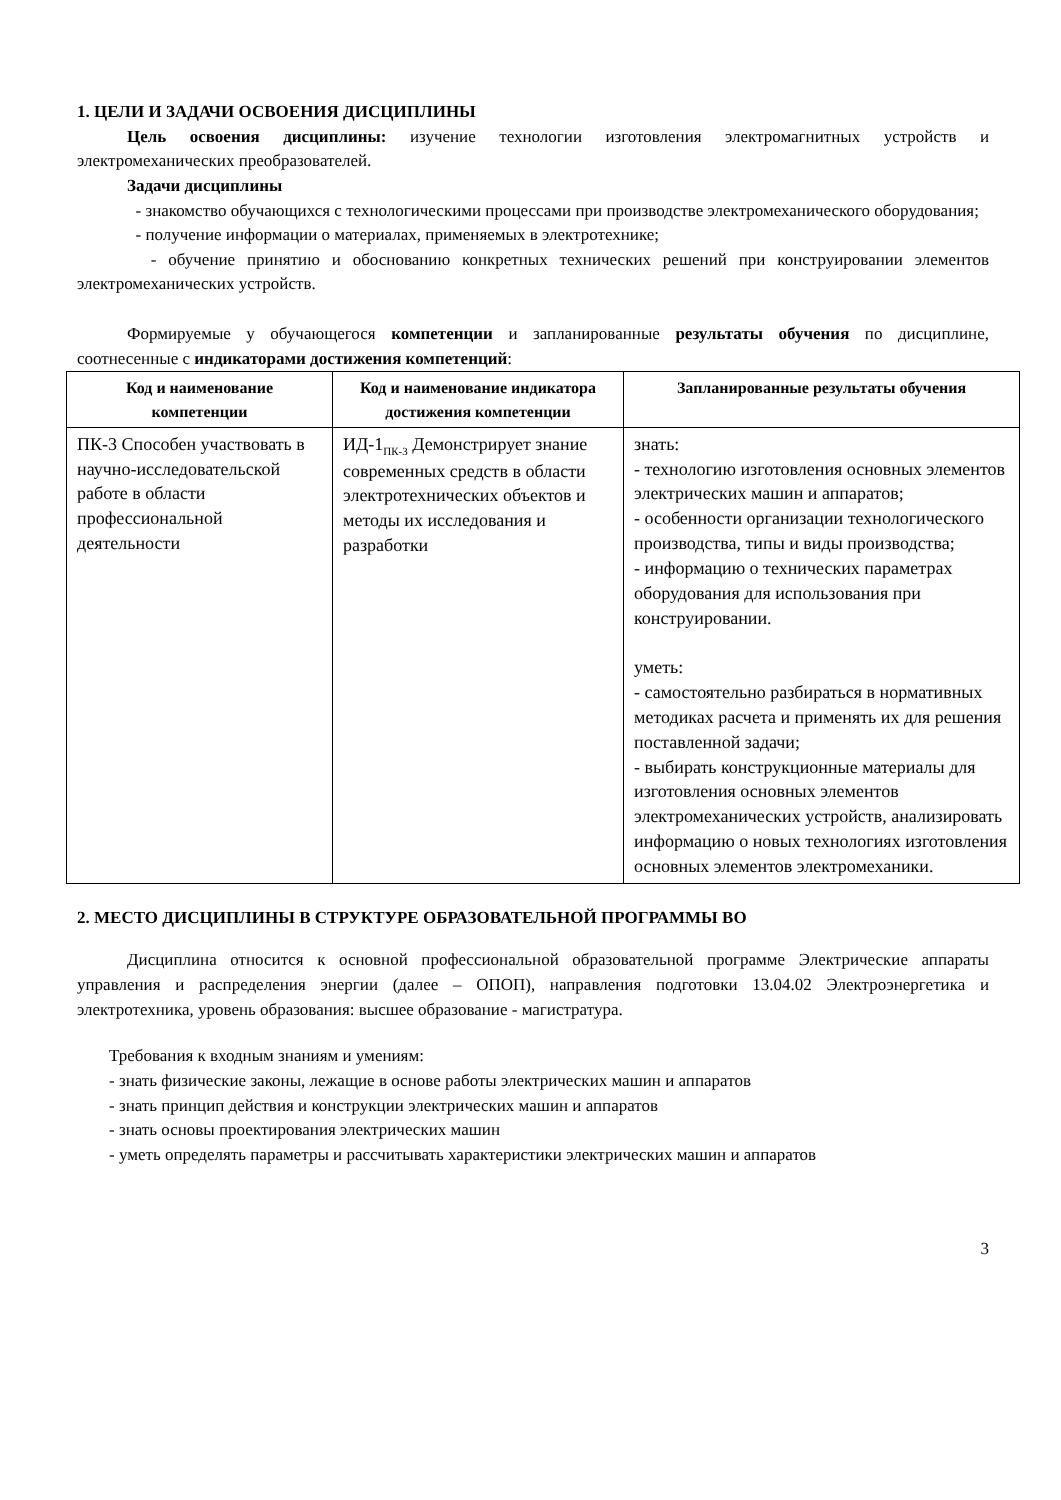1. ЦЕЛИ И ЗАДАЧИ ОСВОЕНИЯ ДИСЦИПЛИНЫ
Цель освоения дисциплины: изучение технологии изготовления электромагнитных устройств и электромеханических преобразователей.
Задачи дисциплины
- знакомство обучающихся с технологическими процессами при производстве электромеханического оборудования;
- получение информации о материалах, применяемых в электротехнике;
- обучение принятию и обоснованию конкретных технических решений при конструировании элементов электромеханических устройств.
Формируемые у обучающегося компетенции и запланированные результаты обучения по дисциплине, соотнесенные с индикаторами достижения компетенций:
| Код и наименование компетенции | Код и наименование индикатора достижения компетенции | Запланированные результаты обучения |
| --- | --- | --- |
| ПК-3 Способен участвовать в научно-исследовательской работе в области профессиональной деятельности | ИД-1<sub>ПК-3</sub> Демонстрирует знание современных средств в области электротехнических объектов и методы их исследования и разработки | знать: - технологию изготовления основных элементов электрических машин и аппаратов; - особенности организации технологического производства, типы и виды производства; - информацию о технических параметрах оборудования для использования при конструировании. уметь: - самостоятельно разбираться в нормативных методиках расчета и применять их для решения поставленной задачи; - выбирать конструкционные материалы для изготовления основных элементов электромеханических устройств, анализировать информацию о новых технологиях изготовления основных элементов электромеханики. |
2. МЕСТО ДИСЦИПЛИНЫ В СТРУКТУРЕ ОБРАЗОВАТЕЛЬНОЙ ПРОГРАММЫ ВО
Дисциплина относится к основной профессиональной образовательной программе Электрические аппараты управления и распределения энергии (далее – ОПОП), направления подготовки 13.04.02 Электроэнергетика и электротехника, уровень образования: высшее образование - магистратура.
Требования к входным знаниям и умениям:
- знать физические законы, лежащие в основе работы электрических машин и аппаратов
- знать принцип действия и конструкции электрических машин и аппаратов
- знать основы проектирования электрических машин
- уметь определять параметры и рассчитывать характеристики электрических машин и аппаратов
3